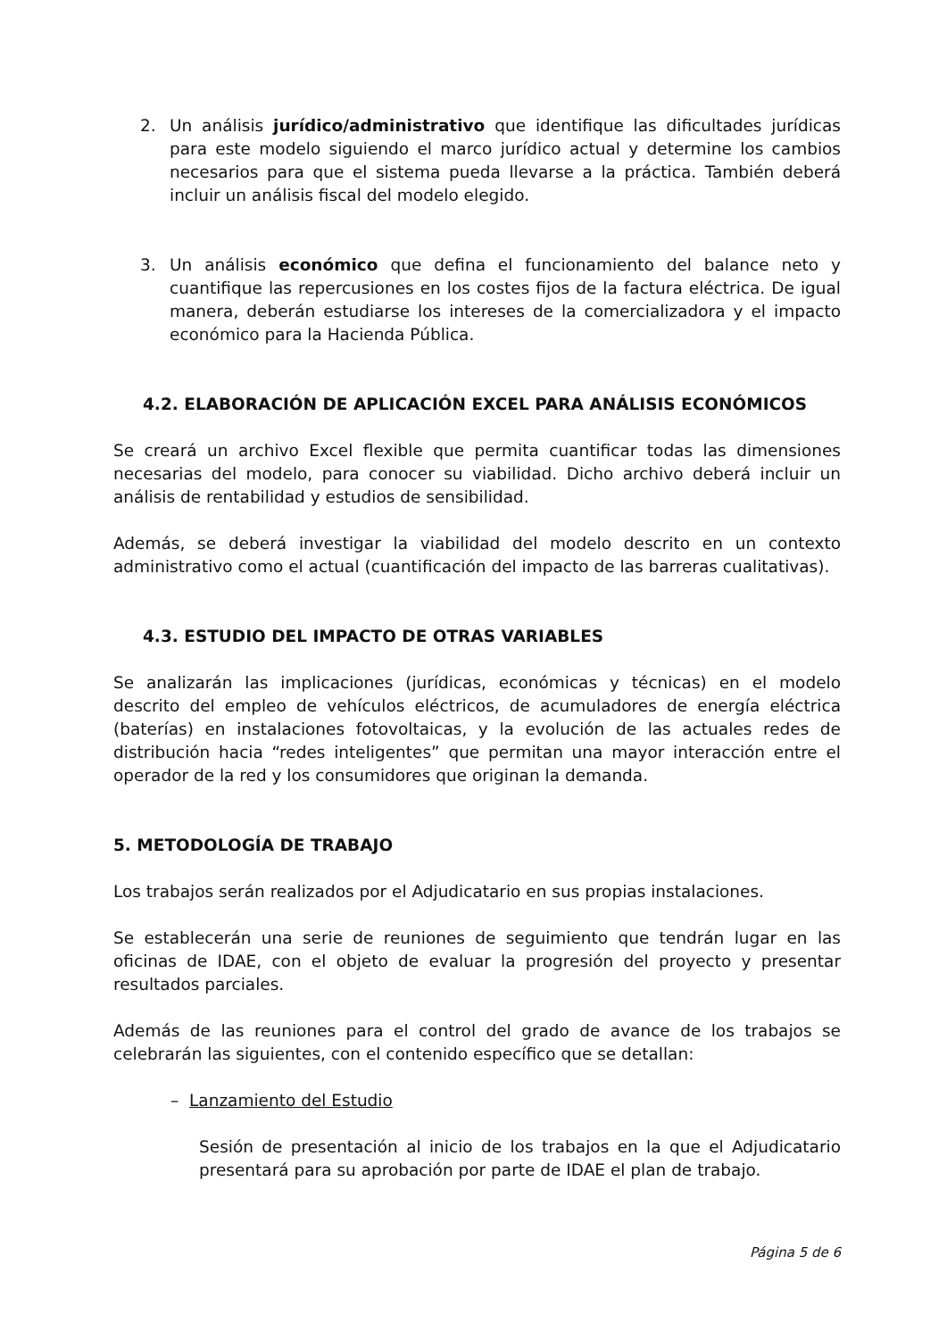2. Un análisis jurídico/administrativo que identifique las dificultades jurídicas para este modelo siguiendo el marco jurídico actual y determine los cambios necesarios para que el sistema pueda llevarse a la práctica. También deberá incluir un análisis fiscal del modelo elegido.
3. Un análisis económico que defina el funcionamiento del balance neto y cuantifique las repercusiones en los costes fijos de la factura eléctrica. De igual manera, deberán estudiarse los intereses de la comercializadora y el impacto económico para la Hacienda Pública.
4.2. ELABORACIÓN DE APLICACIÓN EXCEL PARA ANÁLISIS ECONÓMICOS
Se creará un archivo Excel flexible que permita cuantificar todas las dimensiones necesarias del modelo, para conocer su viabilidad. Dicho archivo deberá incluir un análisis de rentabilidad y estudios de sensibilidad.
Además, se deberá investigar la viabilidad del modelo descrito en un contexto administrativo como el actual (cuantificación del impacto de las barreras cualitativas).
4.3. ESTUDIO DEL IMPACTO DE OTRAS VARIABLES
Se analizarán las implicaciones (jurídicas, económicas y técnicas) en el modelo descrito del empleo de vehículos eléctricos, de acumuladores de energía eléctrica (baterías) en instalaciones fotovoltaicas, y la evolución de las actuales redes de distribución hacia “redes inteligentes” que permitan una mayor interacción entre el operador de la red y los consumidores que originan la demanda.
5. METODOLOGÍA DE TRABAJO
Los trabajos serán realizados por el Adjudicatario en sus propias instalaciones.
Se establecerán una serie de reuniones de seguimiento que tendrán lugar en las oficinas de IDAE, con el objeto de evaluar la progresión del proyecto y presentar resultados parciales.
Además de las reuniones para el control del grado de avance de los trabajos se celebrarán las siguientes, con el contenido específico que se detallan:
– Lanzamiento del Estudio
Sesión de presentación al inicio de los trabajos en la que el Adjudicatario presentará para su aprobación por parte de IDAE el plan de trabajo.
Página 5 de 6